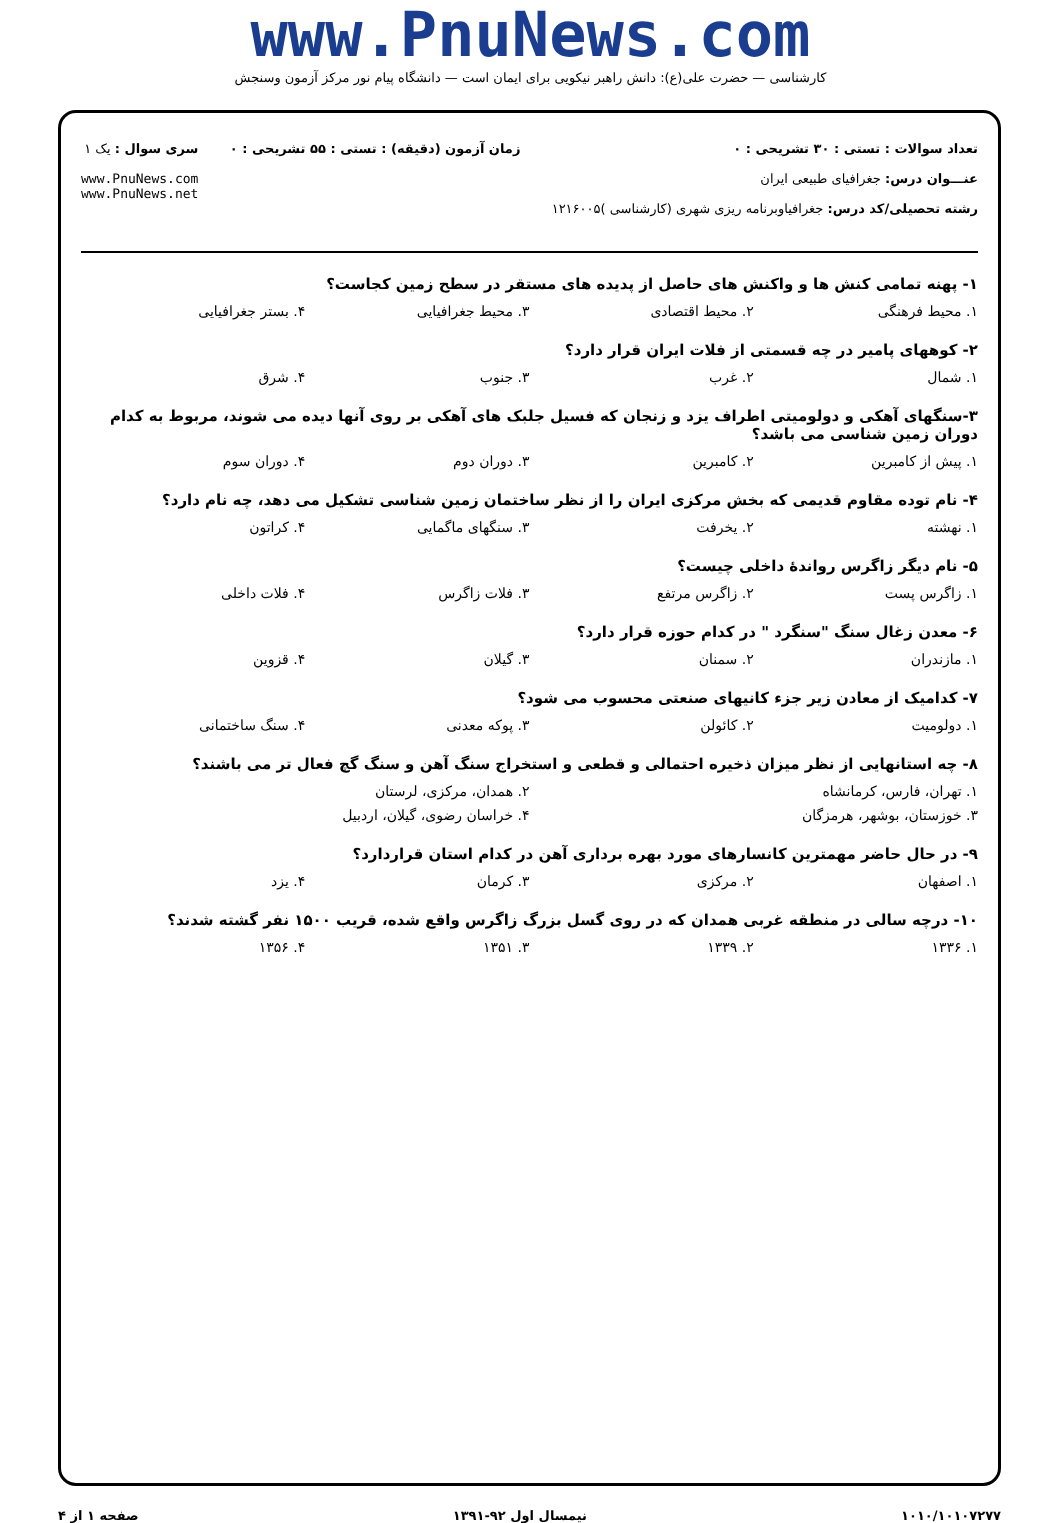www.PnuNews.com
کارشناسی — حضرت علی(ع): دانش راهبر نیکویی برای ایمان است — دانشگاه پیام نور مرکز آزمون وسنجش
تعداد سوالات : تستی : ۳۰ تشریحی : ۰
عنـــوان درس: جغرافیای طبیعی ایران
رشته تحصیلی/کد درس: جغرافیاوبرنامه ریزی شهری (کارشناسی )۱۲۱۶۰۰۵
زمان آزمون (دقیقه) : تستی : ۵۵ تشریحی : ۰
سری سوال : یک ۱
www.PnuNews.com
www.PnuNews.net
۱- پهنه تمامی کنش ها و واکنش های حاصل از پدیده های مستقر در سطح زمین کجاست؟
۱. محیط فرهنگی ۲. محیط اقتصادی ۳. محیط جغرافیایی ۴. بستر جغرافیایی
۲- کوههای پامیر در چه قسمتی از فلات ایران قرار دارد؟
۱. شمال ۲. غرب ۳. جنوب ۴. شرق
۳-سنگهای آهکی و دولومیتی اطراف یزد و زنجان که فسیل جلبک های آهکی بر روی آنها دیده می شوند، مربوط به کدام دوران زمین شناسی می باشد؟
۱. پیش از کامبرین ۲. کامبرین ۳. دوران دوم ۴. دوران سوم
۴- نام توده مقاوم قدیمی که بخش مرکزی ایران را از نظر ساختمان زمین شناسی تشکیل می دهد، چه نام دارد؟
۱. نهشته ۲. یخرفت ۳. سنگهای ماگمایی ۴. کراتون
۵- نام دیگر زاگرس رواندهٔ داخلی چیست؟
۱. زاگرس پست ۲. زاگرس مرتفع ۳. فلات زاگرس ۴. فلات داخلی
۶- معدن زغال سنگ "سنگرد " در کدام حوزه قرار دارد؟
۱. مازندران ۲. سمنان ۳. گیلان ۴. قزوین
۷- کدامیک از معادن زیر جزء کانیهای صنعتی محسوب می شود؟
۱. دولومیت ۲. کائولن ۳. پوکه معدنی ۴. سنگ ساختمانی
۸- چه استانهایی از نظر میزان ذخیره احتمالی و قطعی و استخراج سنگ آهن و سنگ گچ فعال تر می باشند؟
۱. تهران، فارس، کرمانشاه ۲. همدان، مرکزی، لرستان
۳. خوزستان، بوشهر، هرمزگان ۴. خراسان رضوی، گیلان، اردبیل
۹- در حال حاضر مهمترین کانسارهای مورد بهره برداری آهن در کدام استان قراردارد؟
۱. اصفهان ۲. مرکزی ۳. کرمان ۴. یزد
۱۰- درچه سالی در منطقه غربی همدان که در روی گسل بزرگ زاگرس واقع شده، قریب ۱۵۰۰ نفر گشته شدند؟
۱. ۱۳۳۶ ۲. ۱۳۳۹ ۳. ۱۳۵۱ ۴. ۱۳۵۶
۱۰۱۰/۱۰۱۰۷۲۷۷ نیمسال اول ۹۲-۱۳۹۱ صفحه ۱ از ۴